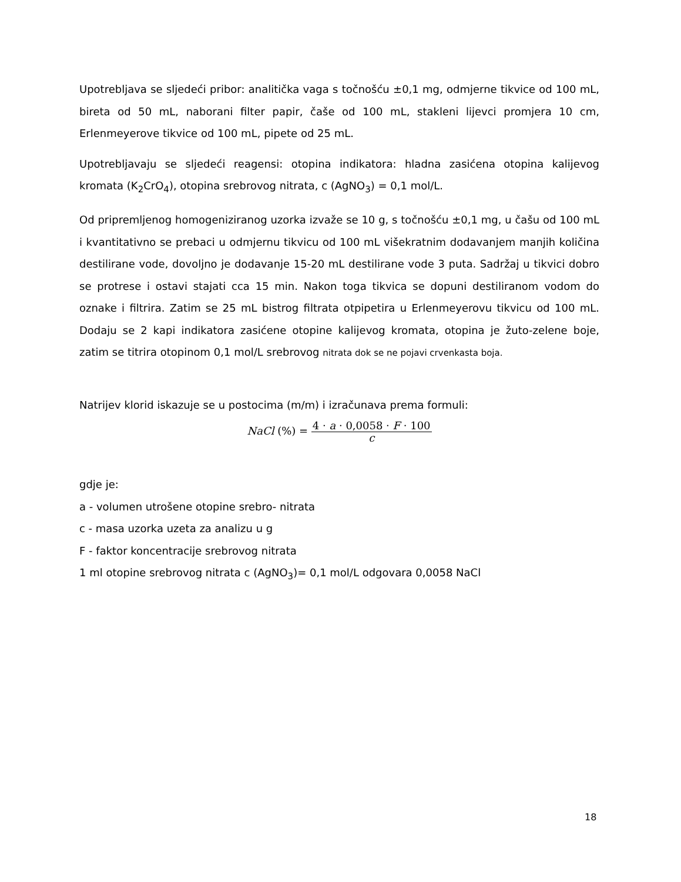Upotrebljava se sljedeći pribor: analitička vaga s točnošću ±0,1 mg, odmjerne tikvice od 100 mL, bireta od 50 mL, naborani filter papir, čaše od 100 mL, stakleni lijevci promjera 10 cm, Erlenmeyerove tikvice od 100 mL, pipete od 25 mL.
Upotrebljavaju se sljedeći reagensi: otopina indikatora: hladna zasićena otopina kalijevog kromata (K<sub>2</sub>CrO<sub>4</sub>), otopina srebrovog nitrata, c (AgNO<sub>3</sub>) = 0,1 mol/L.
Od pripremljenog homogeniziranog uzorka izvaže se 10 g, s točnošću ±0,1 mg, u čašu od 100 mL i kvantitativno se prebaci u odmjernu tikvicu od 100 mL višekratnim dodavanjem manjih količina destilirane vode, dovoljno je dodavanje 15-20 mL destilirane vode 3 puta. Sadržaj u tikvici dobro se protrese i ostavi stajati cca 15 min. Nakon toga tikvica se dopuni destiliranom vodom do oznake i filtrira. Zatim se 25 mL bistrog filtrata otpipetira u Erlenmeyerovu tikvicu od 100 mL. Dodaju se 2 kapi indikatora zasićene otopine kalijevog kromata, otopina je žuto-zelene boje, zatim se titrira otopinom 0,1 mol/L srebrovog nitrata dok se ne pojavi crvenkasta boja.
Natrijev klorid iskazuje se u postocima (m/m) i izračunava prema formuli:
NaCl (%) = 4 · a · 0,0058 · F · 100
c
gdje je:
a - volumen utrošene otopine srebro- nitrata
c - masa uzorka uzeta za analizu u g
F - faktor koncentracije srebrovog nitrata
1 ml otopine srebrovog nitrata c (AgNO<sub>3</sub>)= 0,1 mol/L odgovara 0,0058 NaCl
18